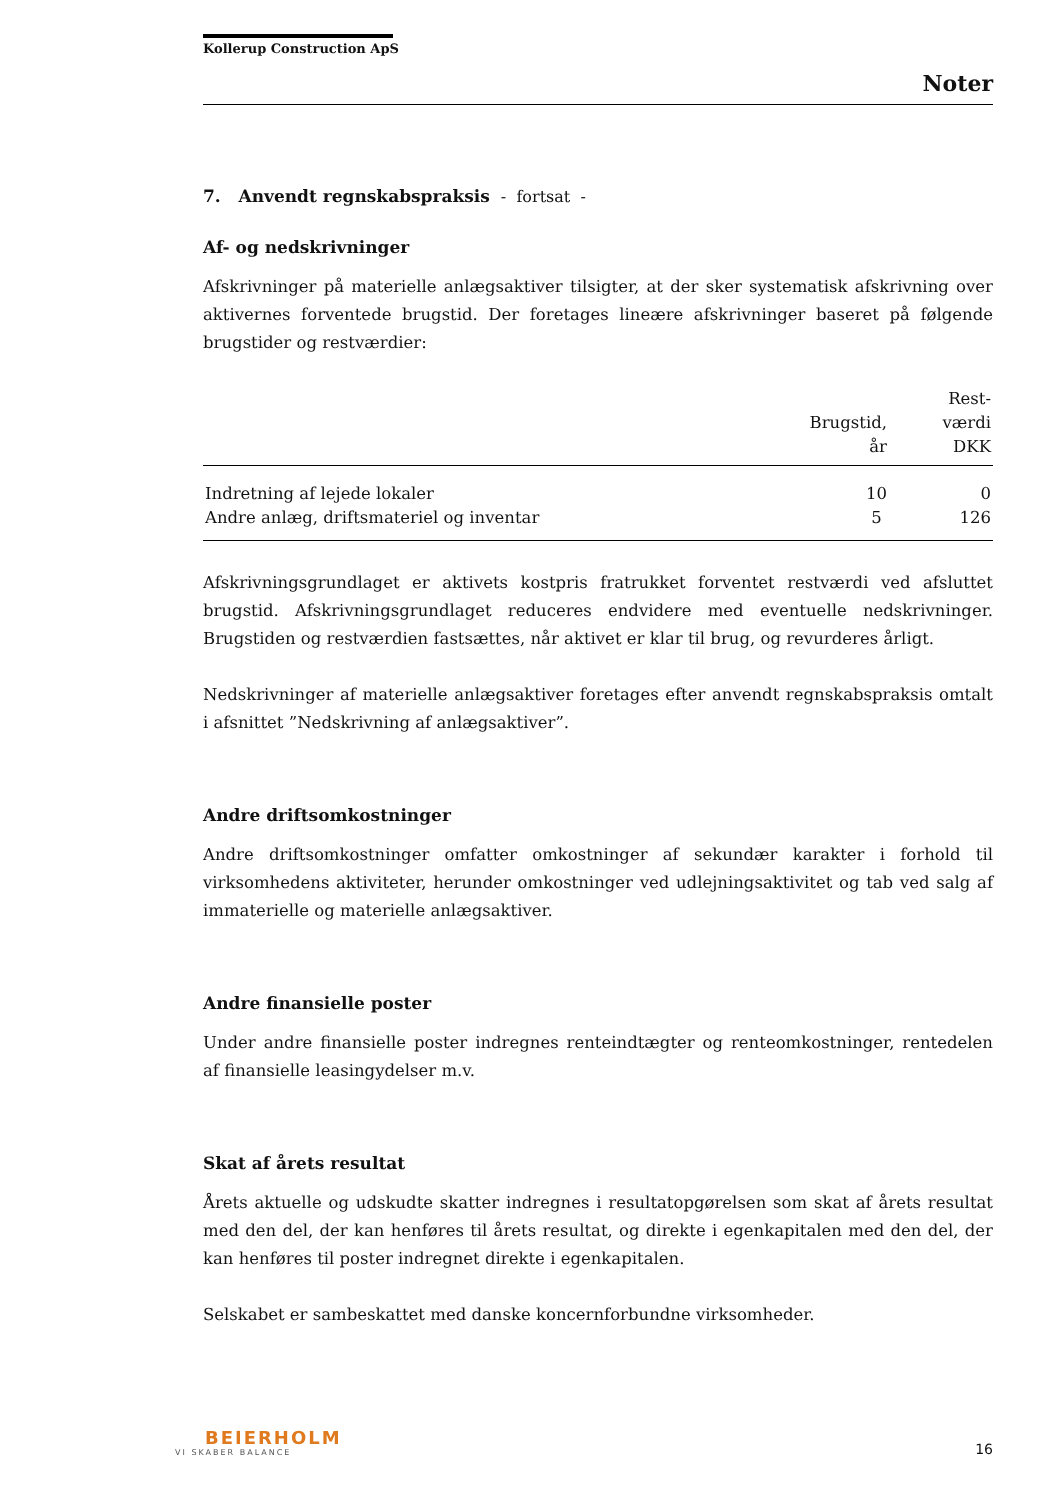Kollerup Construction ApS
Noter
7. Anvendt regnskabspraksis - fortsat -
Af- og nedskrivninger
Afskrivninger på materielle anlægsaktiver tilsigter, at der sker systematisk afskrivning over aktivernes forventede brugstid. Der foretages lineære afskrivninger baseret på følgende brugstider og restværdier:
| | Brugstid, år | Rest- værdi DKK |
| --- | --- | --- |
| Indretning af lejede lokaler | 10 | 0 |
| Andre anlæg, driftsmateriel og inventar | 5 | 126 |
Afskrivningsgrundlaget er aktivets kostpris fratrukket forventet restværdi ved afsluttet brugstid. Afskrivningsgrundlaget reduceres endvidere med eventuelle nedskrivninger. Brugstiden og restværdien fastsættes, når aktivet er klar til brug, og revurderes årligt.
Nedskrivninger af materielle anlægsaktiver foretages efter anvendt regnskabspraksis omtalt i afsnittet ”Nedskrivning af anlægsaktiver”.
Andre driftsomkostninger
Andre driftsomkostninger omfatter omkostninger af sekundær karakter i forhold til virksomhedens aktiviteter, herunder omkostninger ved udlejningsaktivitet og tab ved salg af immaterielle og materielle anlægsaktiver.
Andre finansielle poster
Under andre finansielle poster indregnes renteindtægter og renteomkostninger, rentedelen af finansielle leasingydelser m.v.
Skat af årets resultat
Årets aktuelle og udskudte skatter indregnes i resultatopgørelsen som skat af årets resultat med den del, der kan henføres til årets resultat, og direkte i egenkapitalen med den del, der kan henføres til poster indregnet direkte i egenkapitalen.
Selskabet er sambeskattet med danske koncernforbundne virksomheder.
BEIERHOLM
VI SKABER BALANCE
16